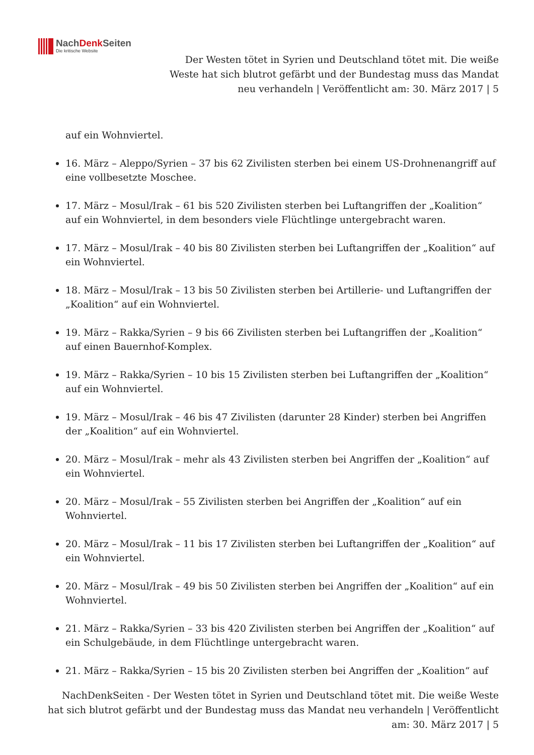NachDenk Seiten
Die kritische Website
Der Westen tötet in Syrien und Deutschland tötet mit. Die weiße Weste hat sich blutrot gefärbt und der Bundestag muss das Mandat neu verhandeln | Veröffentlicht am: 30. März 2017 | 5
auf ein Wohnviertel.
16. März – Aleppo/Syrien – 37 bis 62 Zivilisten sterben bei einem US-Drohnenangriff auf eine vollbesetzte Moschee.
17. März – Mosul/Irak – 61 bis 520 Zivilisten sterben bei Luftangriffen der „Koalition“ auf ein Wohnviertel, in dem besonders viele Flüchtlinge untergebracht waren.
17. März – Mosul/Irak – 40 bis 80 Zivilisten sterben bei Luftangriffen der „Koalition“ auf ein Wohnviertel.
18. März – Mosul/Irak – 13 bis 50 Zivilisten sterben bei Artillerie- und Luftangriffen der „Koalition“ auf ein Wohnviertel.
19. März – Rakka/Syrien – 9 bis 66 Zivilisten sterben bei Luftangriffen der „Koalition“ auf einen Bauernhof-Komplex.
19. März – Rakka/Syrien – 10 bis 15 Zivilisten sterben bei Luftangriffen der „Koalition“ auf ein Wohnviertel.
19. März – Mosul/Irak – 46 bis 47 Zivilisten (darunter 28 Kinder) sterben bei Angriffen der „Koalition“ auf ein Wohnviertel.
20. März – Mosul/Irak – mehr als 43 Zivilisten sterben bei Angriffen der „Koalition“ auf ein Wohnviertel.
20. März – Mosul/Irak – 55 Zivilisten sterben bei Angriffen der „Koalition“ auf ein Wohnviertel.
20. März – Mosul/Irak – 11 bis 17 Zivilisten sterben bei Luftangriffen der „Koalition“ auf ein Wohnviertel.
20. März – Mosul/Irak – 49 bis 50 Zivilisten sterben bei Angriffen der „Koalition“ auf ein Wohnviertel.
21. März – Rakka/Syrien – 33 bis 420 Zivilisten sterben bei Angriffen der „Koalition“ auf ein Schulgebäude, in dem Flüchtlinge untergebracht waren.
21. März – Rakka/Syrien – 15 bis 20 Zivilisten sterben bei Angriffen der „Koalition“ auf
NachDenkSeiten - Der Westen tötet in Syrien und Deutschland tötet mit. Die weiße Weste hat sich blutrot gefärbt und der Bundestag muss das Mandat neu verhandeln | Veröffentlicht am: 30. März 2017 | 5